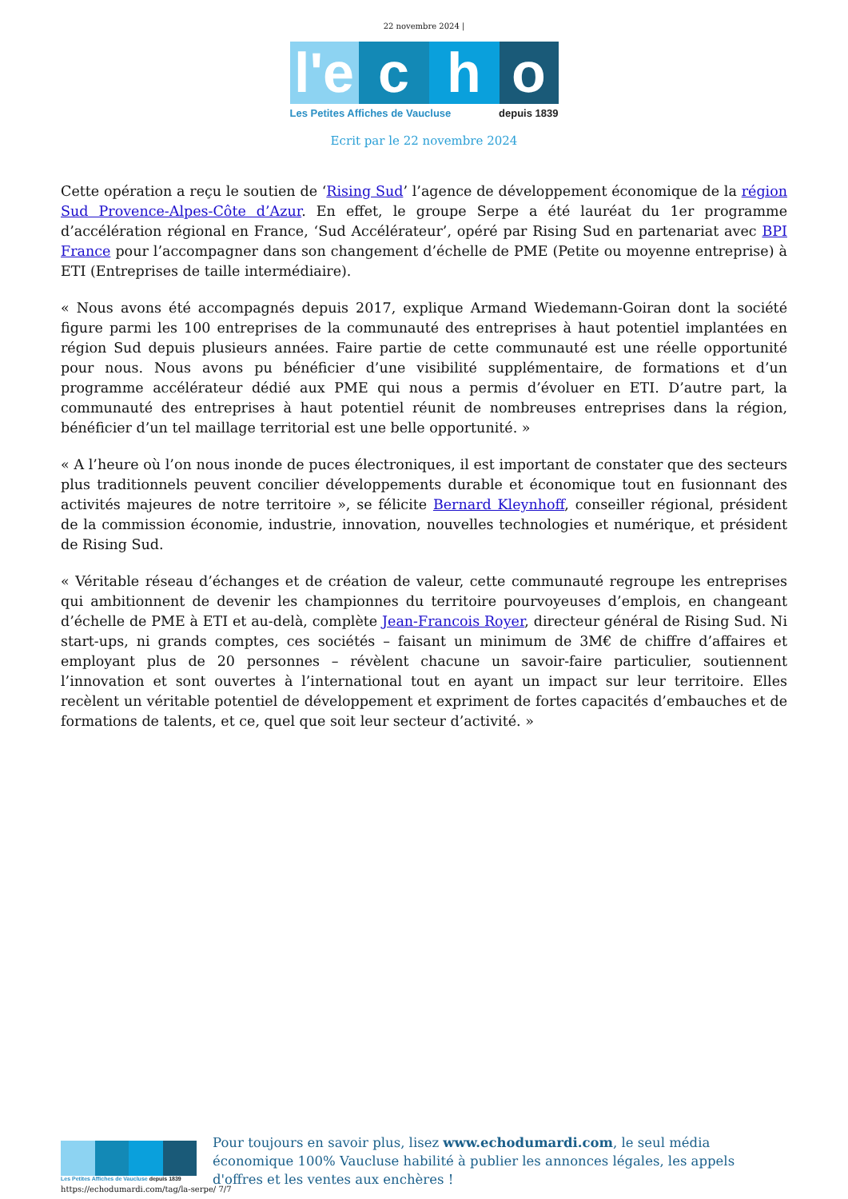22 novembre 2024 |
l'e
c
h
o
Les Petites Affiches de Vaucluse depuis 1839
Ecrit par le 22 novembre 2024
Cette opération a reçu le soutien de ‘Rising Sud’ l’agence de développement économique de la région Sud Provence-Alpes-Côte d’Azur. En effet, le groupe Serpe a été lauréat du 1er programme d’accélération régional en France, ‘Sud Accélérateur’, opéré par Rising Sud en partenariat avec BPI France pour l’accompagner dans son changement d’échelle de PME (Petite ou moyenne entreprise) à ETI (Entreprises de taille intermédiaire).
« Nous avons été accompagnés depuis 2017, explique Armand Wiedemann-Goiran dont la société figure parmi les 100 entreprises de la communauté des entreprises à haut potentiel implantées en région Sud depuis plusieurs années. Faire partie de cette communauté est une réelle opportunité pour nous. Nous avons pu bénéficier d’une visibilité supplémentaire, de formations et d’un programme accélérateur dédié aux PME qui nous a permis d’évoluer en ETI. D’autre part, la communauté des entreprises à haut potentiel réunit de nombreuses entreprises dans la région, bénéficier d’un tel maillage territorial est une belle opportunité. »
« A l’heure où l’on nous inonde de puces électroniques, il est important de constater que des secteurs plus traditionnels peuvent concilier développements durable et économique tout en fusionnant des activités majeures de notre territoire », se félicite Bernard Kleynhoff, conseiller régional, président de la commission économie, industrie, innovation, nouvelles technologies et numérique, et président de Rising Sud.
« Véritable réseau d’échanges et de création de valeur, cette communauté regroupe les entreprises qui ambitionnent de devenir les championnes du territoire pourvoyeuses d’emplois, en changeant d’échelle de PME à ETI et au-delà, complète Jean-Francois Royer, directeur général de Rising Sud. Ni start-ups, ni grands comptes, ces sociétés – faisant un minimum de 3M€ de chiffre d’affaires et employant plus de 20 personnes – révèlent chacune un savoir-faire particulier, soutiennent l’innovation et sont ouvertes à l’international tout en ayant un impact sur leur territoire. Elles recèlent un véritable potentiel de développement et expriment de fortes capacités d’embauches et de formations de talents, et ce, quel que soit leur secteur d’activité. »
Les Petites Affiches de Vaucluse depuis 1839
Pour toujours en savoir plus, lisez www.echodumardi.com, le seul média économique 100% Vaucluse habilité à publier les annonces légales, les appels d'offres et les ventes aux enchères !
https://echodumardi.com/tag/la-serpe/ 7/7